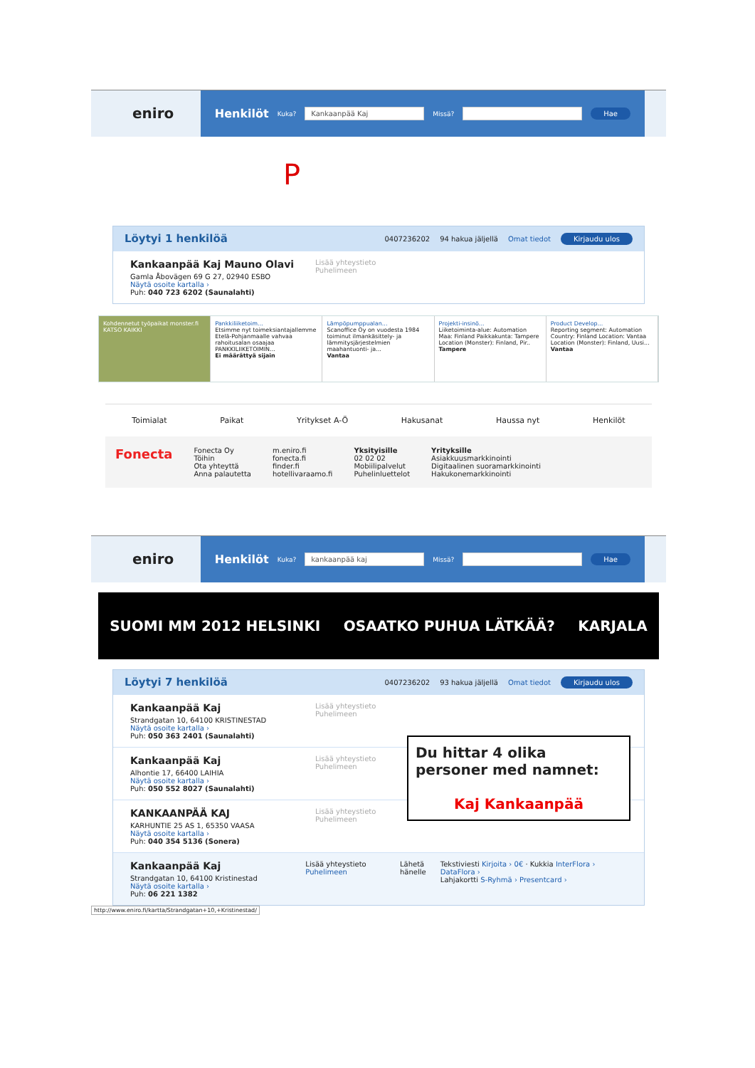eniro
Henkilöt Kuka? Kankaanpää Kaj Missä? Hae
P
Löytyi 1 henkilöä
0407236202 94 hakua jäljellä Omat tiedot Kirjaudu ulos
Kankaanpää Kaj Mauno Olavi
Gamla Åbovägen 69 G 27, 02940 ESBO
Näytä osoite kartalla ›
Puh: 040 723 6202 (Saunalahti)
Lisää yhteystieto
Puhelimeen
Kohdennetut työpaikat monster.fi
KATSO KAIKKI
Pankkiliiketoim...
Etsimme nyt toimeksiantajallemme Etelä-Pohjanmaalle vahvaa rahoitusalan osaajaa PANKKILIIKETOIMIN...
Ei määrättyä sijain
Lämpöpumppualan...
Scanoffice Oy on vuodesta 1984 toiminut ilmankäsittely- ja lämmitysjärjestelmien maahantuonti- ja...
Vantaa
Projekti-insinö...
Liiketoiminta-alue: Automation Maa: Finland Paikkakunta: Tampere Location (Monster): Finland, Pir..
Tampere
Product Develop...
Reporting segment: Automation Country: Finland Location: Vantaa Location (Monster): Finland, Uusi...
Vantaa
Toimialat Paikat Yritykset A-Ö Hakusanat Haussa nyt Henkilöt
Fonecta
Fonecta Oy
Töihin
Ota yhteyttä
Anna palautetta
m.eniro.fi
fonecta.fi
finder.fi
hotellivaraamo.fi
Yksityisille
02 02 02
Mobiilipalvelut
Puhelinluettelot
Yrityksille
Asiakkuusmarkkinointi
Digitaalinen suoramarkkinointi
Hakukonemarkkinointi
eniro
Henkilöt Kuka? kankaanpää kaj Missä? Hae
SUOMI MM 2012 HELSINKI OSAATKO PUHUA LÄTKÄÄ? KARJALA
Löytyi 7 henkilöä
0407236202 93 hakua jäljellä Omat tiedot Kirjaudu ulos
Kankaanpää Kaj
Strandgatan 10, 64100 KRISTINESTAD
Näytä osoite kartalla ›
Puh: 050 363 2401 (Saunalahti)
Lisää yhteystieto
Puhelimeen
Kankaanpää Kaj
Alhontie 17, 66400 LAIHIA
Näytä osoite kartalla ›
Puh: 050 552 8027 (Saunalahti)
Lisää yhteystieto
Puhelimeen
KANKAANPÄÄ KAJ
KARHUNTIE 25 AS 1, 65350 VAASA
Näytä osoite kartalla ›
Puh: 040 354 5136 (Sonera)
Lisää yhteystieto
Puhelimeen
Kankaanpää Kaj
Strandgatan 10, 64100 Kristinestad
Näytä osoite kartalla ›
Puh: 06 221 1382
Lisää yhteystieto
Puhelimeen
Lähetä hänelle
Tekstiviesti Kirjoita › 0€ · Kukkia InterFlora › DataFlora ›
Lahjakortti S-Ryhmä › Presentcard ›
http://www.eniro.fi/kartta/Strandgatan+10,+Kristinestad/
Du hittar 4 olika personer med namnet:
Kaj Kankaanpää